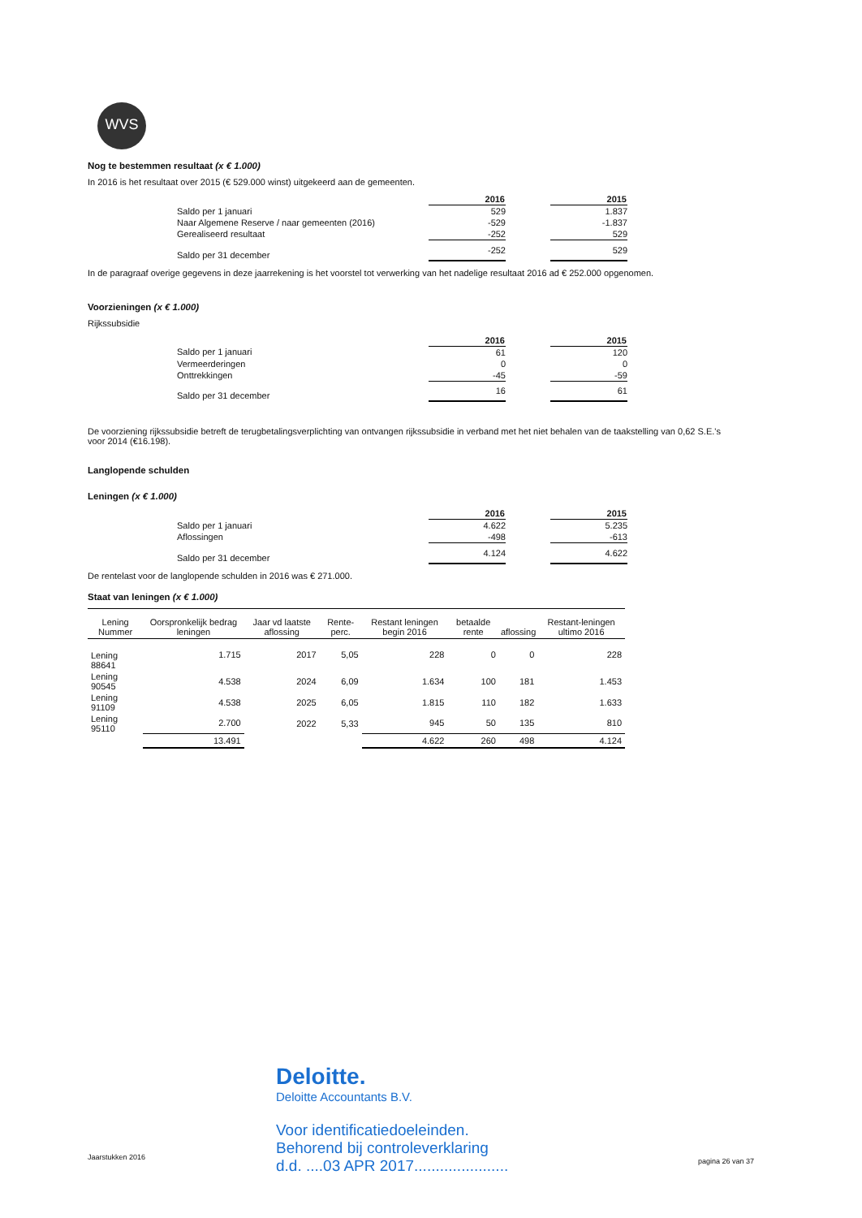WVS
Nog te bestemmen resultaat (x € 1.000)
In 2016 is het resultaat over 2015 (€ 529.000 winst) uitgekeerd aan de gemeenten.
| | 2016 | | 2015 |
| Saldo per 1 januari | 529 | | 1.837 |
| Naar Algemene Reserve / naar gemeenten (2016) | -529 | | -1.837 |
| Gerealiseerd resultaat | -252 | | 529 |
| Saldo per 31 december | -252 | | 529 |
In de paragraaf overige gegevens in deze jaarrekening is het voorstel tot verwerking van het nadelige resultaat 2016 ad € 252.000 opgenomen.
Voorzieningen (x € 1.000)
Rijkssubsidie
| | 2016 | | 2015 |
| Saldo per 1 januari | 61 | | 120 |
| Vermeerderingen | 0 | | 0 |
| Onttrekkingen | -45 | | -59 |
| Saldo per 31 december | 16 | | 61 |
De voorziening rijkssubsidie betreft de terugbetalingsverplichting van ontvangen rijkssubsidie in verband met het niet behalen van de taakstelling van 0,62 S.E.'s voor 2014 (€16.198).
Langlopende schulden
Leningen (x € 1.000)
| | 2016 | | 2015 |
| Saldo per 1 januari | 4.622 | | 5.235 |
| Aflossingen | -498 | | -613 |
| Saldo per 31 december | 4.124 | | 4.622 |
De rentelast voor de langlopende schulden in 2016 was € 271.000.
Staat van leningen (x € 1.000)
| Lening Nummer | Oorspronkelijk bedrag leningen | Jaar vd laatste aflossing | Rente-perc. | Restant leningen begin 2016 | betaalde rente | aflossing | Restant-leningen ultimo 2016 |
| --- | --- | --- | --- | --- | --- | --- | --- |
| Lening 88641 | 1.715 | 2017 | 5,05 | 228 | 0 | 0 | 228 |
| Lening 90545 | 4.538 | 2024 | 6,09 | 1.634 | 100 | 181 | 1.453 |
| Lening 91109 | 4.538 | 2025 | 6,05 | 1.815 | 110 | 182 | 1.633 |
| Lening 95110 | 2.700 | 2022 | 5,33 | 945 | 50 | 135 | 810 |
| | 13.491 | | | 4.622 | 260 | 498 | 4.124 |
Deloitte.
Deloitte Accountants B.V.
Voor identificatiedoeleinden.
Behorend bij controleverklaring
d.d. ....03 APR 2017......................
Jaarstukken 2016 pagina 26 van 37